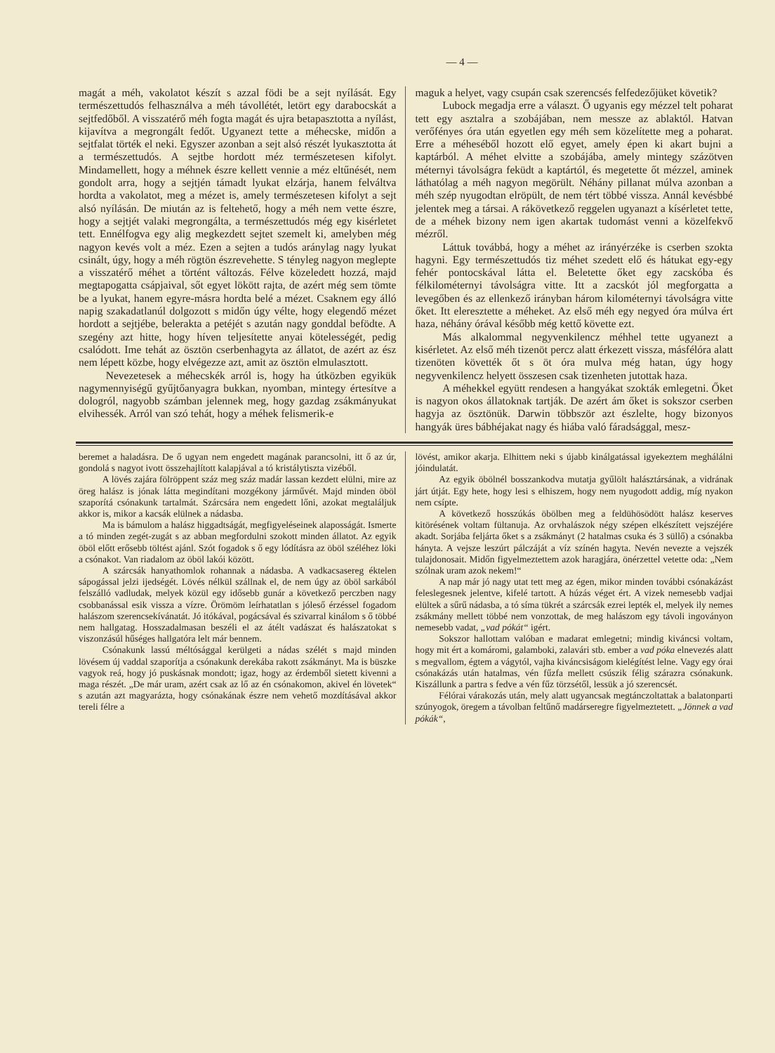— 4 —
magát a méh, vakolatot készít s azzal födi be a sejt nyílását. Egy természettudós felhasználva a méh távollétét, letört egy darabocskát a sejtfedőből. A visszatérő méh fogta magát és ujra betapasztotta a nyílást, kijavítva a megrongált fedőt. Ugyanezt tette a méhecske, midőn a sejtfalat törték el neki. Egyszer azonban a sejt alsó részét lyukasztotta át a természettudós. A sejtbe hordott méz természetesen kifolyt. Mindamellett, hogy a méhnek észre kellett vennie a méz eltűnését, nem gondolt arra, hogy a sejtjén támadt lyukat elzárja, hanem felváltva hordta a vakolatot, meg a mézet is, amely természetesen kifolyt a sejt alsó nyílásán. De miután az is feltehető, hogy a méh nem vette észre, hogy a sejtjét valaki megrongálta, a természettudós még egy kisérletet tett. Ennélfogva egy alig megkezdett sejtet szemelt ki, amelyben még nagyon kevés volt a méz. Ezen a sejten a tudós aránylag nagy lyukat csinált, úgy, hogy a méh rögtön észrevehette. S tényleg nagyon meglepte a visszatérő méhet a történt változás. Félve közeledett hozzá, majd megtapogatta csápjaival, sőt egyet lökött rajta, de azért még sem tömte be a lyukat, hanem egyre-másra hordta belé a mézet. Csaknem egy álló napig szakadatlanúl dolgozott s midőn úgy vélte, hogy elegendő mézet hordott a sejtjébe, belerakta a petéjét s azután nagy gonddal befödte. A szegény azt hitte, hogy híven teljesítette anyai kötelességét, pedig csalódott. Ime tehát az ösztön cserbenhagyta az állatot, de azért az ész nem lépett közbe, hogy elvégezze azt, amit az ösztön elmulasztott.
Nevezetesek a méhecskék arról is, hogy ha útközben egyikük nagymennyiségű gyűjtőanyagra bukkan, nyomban, mintegy értesítve a dologról, nagyobb számban jelennek meg, hogy gazdag zsákmányukat elvihessék. Arról van szó tehát, hogy a méhek felismerik-e
maguk a helyet, vagy csupán csak szerencsés felfedezőjüket követik?
Lubock megadja erre a választ. Ő ugyanis egy mézzel telt poharat tett egy asztalra a szobájában, nem messze az ablaktól. Hatvan verőfényes óra után egyetlen egy méh sem közelítette meg a poharat. Erre a méheséből hozott elő egyet, amely épen ki akart bujni a kaptárból. A méhet elvitte a szobájába, amely mintegy százötven méternyi távolságra feküdt a kaptártól, és megetette őt mézzel, aminek láthatólag a méh nagyon megörült. Néhány pillanat múlva azonban a méh szép nyugodtan elröpült, de nem tért többé vissza. Annál kevésbbé jelentek meg a társai. A rákövetkező reggelen ugyanazt a kísérletet tette, de a méhek bizony nem igen akartak tudomást venni a közelfekvő mézről.
Láttuk továbbá, hogy a méhet az irányérzéke is cserben szokta hagyni. Egy természettudós tiz méhet szedett elő és hátukat egy-egy fehér pontocskával látta el. Beletette őket egy zacskóba és félkilométernyi távolságra vitte. Itt a zacskót jól megforgatta a levegőben és az ellenkező irányban három kilométernyi távolságra vitte őket. Itt eleresztette a méheket. Az első méh egy negyed óra múlva ért haza, néhány órával később még kettő követte ezt.
Más alkalommal negyvenkilencz méhhel tette ugyanezt a kisérletet. Az első méh tizenöt percz alatt érkezett vissza, másfélóra alatt tizenöten követték őt s öt óra mulva még hatan, úgy hogy negyvenkilencz helyett összesen csak tizenheten jutottak haza.
A méhekkel együtt rendesen a hangyákat szokták emlegetni. Őket is nagyon okos állatoknak tartják. De azért ám őket is sokszor cserben hagyja az ösztönük. Darwin többször azt észlelte, hogy bizonyos hangyák üres bábhéjakat nagy és hiába való fáradsággal, mesz-
beremet a haladásra. De ő ugyan nem engedett magának parancsolni, itt ő az úr, gondolá s nagyot ivott összehajlított kalapjával a tó kristálytiszta vizéből.
A lövés zajára fölröppent száz meg száz madár lassan kezdett elülni, mire az öreg halász is jónak látta megindítani mozgékony járművét. Majd minden öböl szaporítá csónakunk tartalmát. Szárcsára nem engedett lőni, azokat megtaláljuk akkor is, mikor a kacsák elülnek a nádasba.
Ma is bámulom a halász higgadtságát, megfigyeléseinek alaposságát. Ismerte a tó minden zegét-zugát s az abban megfordulni szokott minden állatot. Az egyik öböl előtt erősebb töltést ajánl. Szót fogadok s ő egy lódításra az öböl széléhez löki a csónakot. Van riadalom az öböl lakói között.
A szárcsák hanyathomlok rohannak a nádasba. A vadkacsasereg éktelen sápogással jelzi ijedségét. Lövés nélkül szállnak el, de nem úgy az öböl sarkából felszálló vadludak, melyek közül egy idősebb gunár a következő perczben nagy csobbanással esik vissza a vízre. Örömöm leírhatatlan s jóleső érzéssel fogadom halászom szerencsekívánatát. Jó itókával, pogácsával és szivarral kinálom s ő többé nem hallgatag. Hosszadalmasan beszéli el az átélt vadászat és halászatokat s viszonzásúl hűséges hallgatóra lelt már bennem.
Csónakunk lassú méltósággal kerülgeti a nádas szélét s majd minden lövésem új vaddal szaporítja a csónakunk derekába rakott zsákmányt. Ma is büszke vagyok reá, hogy jó puskásnak mondott; igaz, hogy az érdemből sietett kivenni a maga részét. „De már uram, azért csak az lő az én csónakomon, akivel én lövetek“ s azután azt magyarázta, hogy csónakának észre nem vehető mozdításával akkor tereli félre a
lövést, amikor akarja. Elhittem neki s újabb kinálgatással igyekeztem meghálálni jóindulatát.
Az egyik öbölnél bosszankodva mutatja gyűlölt halásztársának, a vidrának járt útját. Egy hete, hogy lesi s elhiszem, hogy nem nyugodott addig, míg nyakon nem csípte.
A következő hosszúkás öbölben meg a feldühösödött halász keserves kitörésének voltam fültanuja. Az orvhalászok négy szépen elkészített vejszéjére akadt. Sorjába feljárta őket s a zsákmányt (2 hatalmas csuka és 3 süllő) a csónakba hányta. A vejsze leszúrt pálczáját a víz színén hagyta. Nevén nevezte a vejszék tulajdonosait. Midőn figyelmeztettem azok haragjára, önérzettel vetette oda: „Nem szólnak uram azok nekem!“
A nap már jó nagy utat tett meg az égen, mikor minden további csónakázást feleslegesnek jelentve, kifelé tartott. A húzás véget ért. A vizek nemesebb vadjai elültek a sűrű nádasba, a tó síma tükrét a szárcsák ezrei lepték el, melyek ily nemes zsákmány mellett többé nem vonzottak, de meg halászom egy távoli ingoványon nemesebb vadat, „vad pókát“ igért.
Sokszor hallottam valóban e madarat emlegetni; mindig kiváncsi voltam, hogy mit ért a komáromi, galamboki, zalavári stb. ember a vad póka elnevezés alatt s megvallom, égtem a vágytól, vajha kiváncsiságom kielégítést lelne. Vagy egy órai csónakázás után hatalmas, vén fűzfa mellett csúszik félig szárazra csónakunk. Kiszállunk a partra s fedve a vén fűz törzsétől, lessük a jó szerencsét.
Félórai várakozás után, mely alatt ugyancsak megtánczoltattak a balatonparti szúnyogok, öregem a távolban feltűnő madárseregre figyelmeztetett. „Jönnek a vad pókák“,